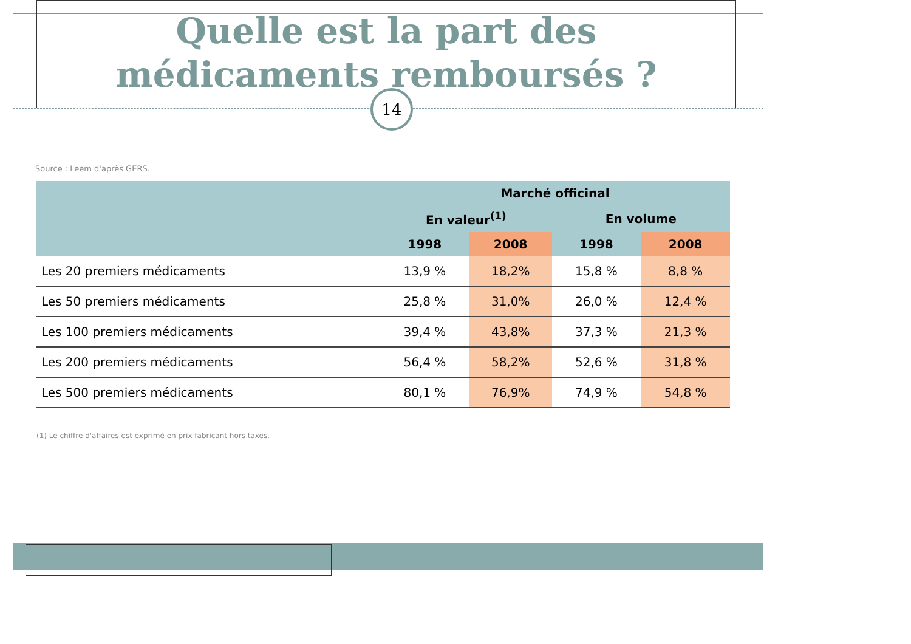Quelle est la part des
médicaments remboursés ?
14
Source : Leem d'après GERS.
| | Marché officinal | | | |
| --- | --- | --- | --- | --- |
| | En valeur<sup>(1)</sup> | | En volume | |
| | 1998 | 2008 | 1998 | 2008 |
| Les 20 premiers médicaments | 13,9 % | 18,2% | 15,8 % | 8,8 % |
| Les 50 premiers médicaments | 25,8 % | 31,0% | 26,0 % | 12,4 % |
| Les 100 premiers médicaments | 39,4 % | 43,8% | 37,3 % | 21,3 % |
| Les 200 premiers médicaments | 56,4 % | 58,2% | 52,6 % | 31,8 % |
| Les 500 premiers médicaments | 80,1 % | 76,9% | 74,9 % | 54,8 % |
(1) Le chiffre d'affaires est exprimé en prix fabricant hors taxes.